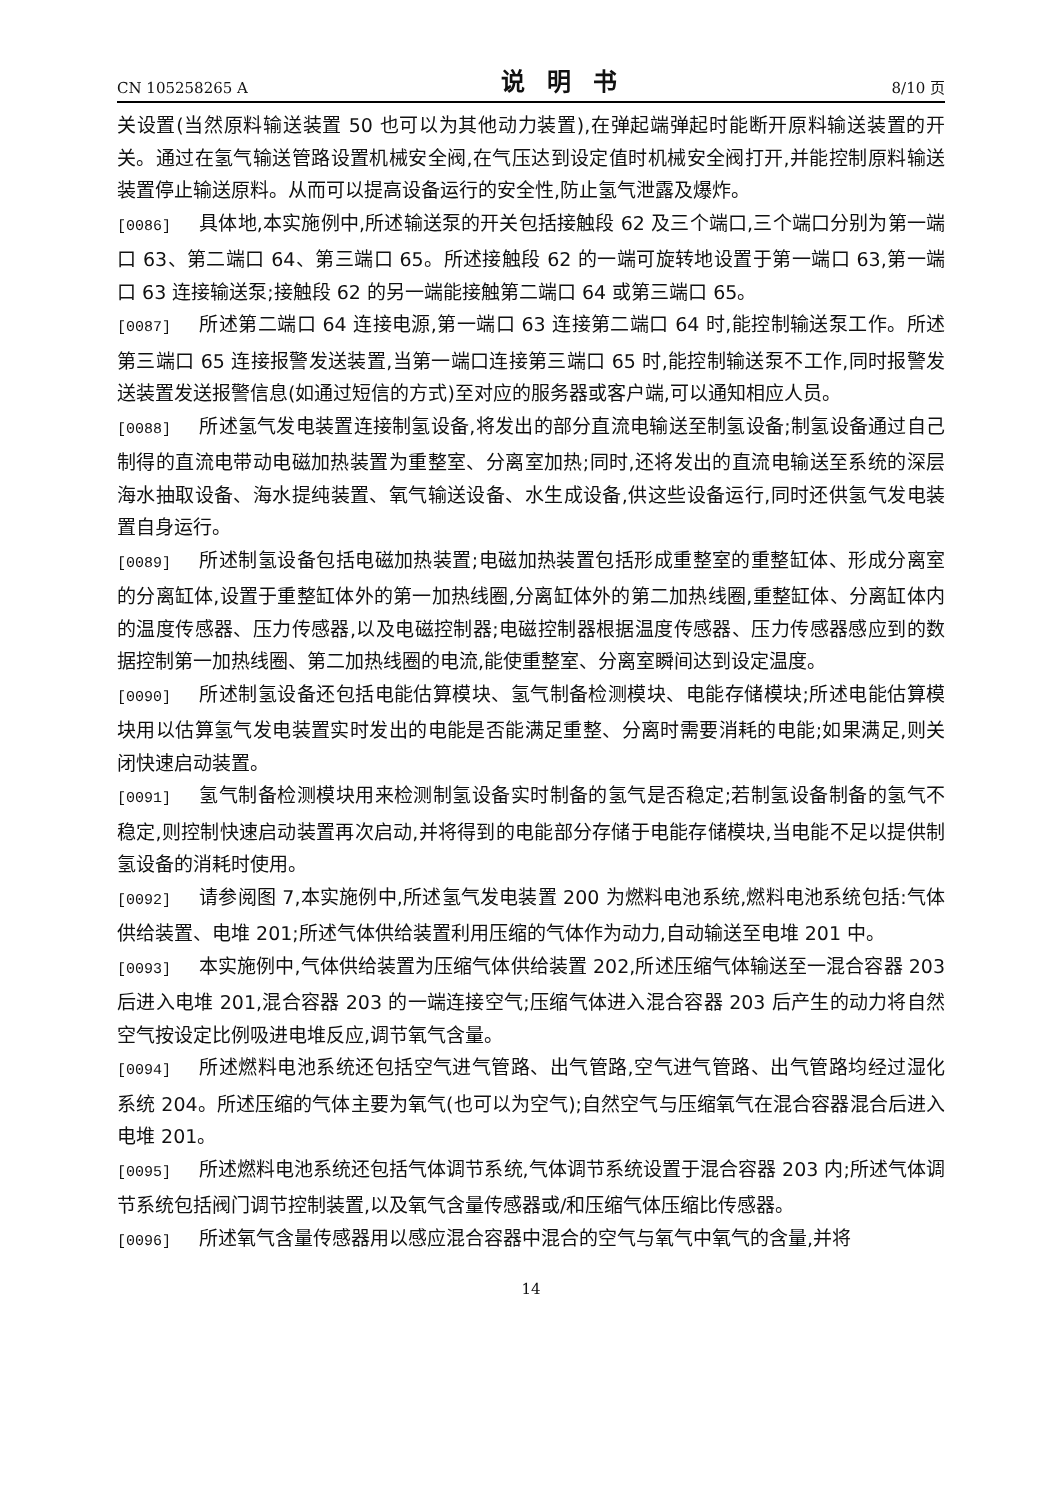CN 105258265 A 说明书 8/10 页
关设置(当然原料输送装置 50 也可以为其他动力装置),在弹起端弹起时能断开原料输送装置的开关。通过在氢气输送管路设置机械安全阀,在气压达到设定值时机械安全阀打开,并能控制原料输送装置停止输送原料。从而可以提高设备运行的安全性,防止氢气泄露及爆炸。
[0086] 具体地,本实施例中,所述输送泵的开关包括接触段 62 及三个端口,三个端口分别为第一端口 63、第二端口 64、第三端口 65。所述接触段 62 的一端可旋转地设置于第一端口 63,第一端口 63 连接输送泵;接触段 62 的另一端能接触第二端口 64 或第三端口 65。
[0087] 所述第二端口 64 连接电源,第一端口 63 连接第二端口 64 时,能控制输送泵工作。所述第三端口 65 连接报警发送装置,当第一端口连接第三端口 65 时,能控制输送泵不工作,同时报警发送装置发送报警信息(如通过短信的方式)至对应的服务器或客户端,可以通知相应人员。
[0088] 所述氢气发电装置连接制氢设备,将发出的部分直流电输送至制氢设备;制氢设备通过自己制得的直流电带动电磁加热装置为重整室、分离室加热;同时,还将发出的直流电输送至系统的深层海水抽取设备、海水提纯装置、氧气输送设备、水生成设备,供这些设备运行,同时还供氢气发电装置自身运行。
[0089] 所述制氢设备包括电磁加热装置;电磁加热装置包括形成重整室的重整缸体、形成分离室的分离缸体,设置于重整缸体外的第一加热线圈,分离缸体外的第二加热线圈,重整缸体、分离缸体内的温度传感器、压力传感器,以及电磁控制器;电磁控制器根据温度传感器、压力传感器感应到的数据控制第一加热线圈、第二加热线圈的电流,能使重整室、分离室瞬间达到设定温度。
[0090] 所述制氢设备还包括电能估算模块、氢气制备检测模块、电能存储模块;所述电能估算模块用以估算氢气发电装置实时发出的电能是否能满足重整、分离时需要消耗的电能;如果满足,则关闭快速启动装置。
[0091] 氢气制备检测模块用来检测制氢设备实时制备的氢气是否稳定;若制氢设备制备的氢气不稳定,则控制快速启动装置再次启动,并将得到的电能部分存储于电能存储模块,当电能不足以提供制氢设备的消耗时使用。
[0092] 请参阅图 7,本实施例中,所述氢气发电装置 200 为燃料电池系统,燃料电池系统包括:气体供给装置、电堆 201;所述气体供给装置利用压缩的气体作为动力,自动输送至电堆 201 中。
[0093] 本实施例中,气体供给装置为压缩气体供给装置 202,所述压缩气体输送至一混合容器 203 后进入电堆 201,混合容器 203 的一端连接空气;压缩气体进入混合容器 203 后产生的动力将自然空气按设定比例吸进电堆反应,调节氧气含量。
[0094] 所述燃料电池系统还包括空气进气管路、出气管路,空气进气管路、出气管路均经过湿化系统 204。所述压缩的气体主要为氧气(也可以为空气);自然空气与压缩氧气在混合容器混合后进入电堆 201。
[0095] 所述燃料电池系统还包括气体调节系统,气体调节系统设置于混合容器 203 内;所述气体调节系统包括阀门调节控制装置,以及氧气含量传感器或/和压缩气体压缩比传感器。
[0096] 所述氧气含量传感器用以感应混合容器中混合的空气与氧气中氧气的含量,并将
14